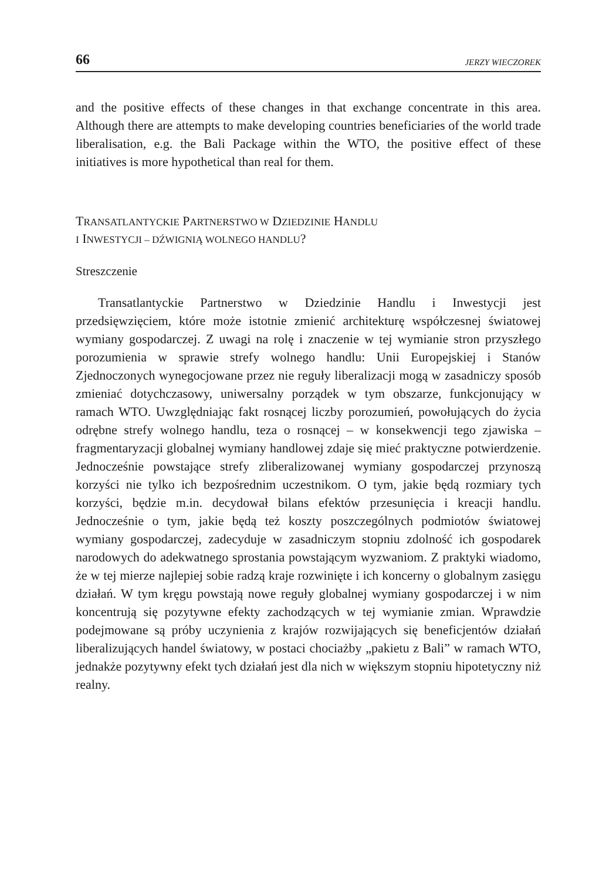66 JERZY WIECZOREK
and the positive effects of these changes in that exchange concentrate in this area. Although there are attempts to make developing countries beneficiaries of the world trade liberalisation, e.g. the Bali Package within the WTO, the positive effect of these initiatives is more hypothetical than real for them.
TRANSATLANTYCKIE PARTNERSTWO W DZIEDZINIE HANDLU
I INWESTYCJI – DŹWIGNIĄ WOLNEGO HANDLU?
Streszczenie
Transatlantyckie Partnerstwo w Dziedzinie Handlu i Inwestycji jest przedsięwzięciem, które może istotnie zmienić architekturę współczesnej światowej wymiany gospodarczej. Z uwagi na rolę i znaczenie w tej wymianie stron przyszłego porozumienia w sprawie strefy wolnego handlu: Unii Europejskiej i Stanów Zjednoczonych wynegocjowane przez nie reguły liberalizacji mogą w zasadniczy sposób zmieniać dotychczasowy, uniwersalny porządek w tym obszarze, funkcjonujący w ramach WTO. Uwzględniając fakt rosnącej liczby porozumień, powołujących do życia odrębne strefy wolnego handlu, teza o rosnącej – w konsekwencji tego zjawiska – fragmentaryzacji globalnej wymiany handlowej zdaje się mieć praktyczne potwierdzenie. Jednocześnie powstające strefy zliberalizowanej wymiany gospodarczej przynoszą korzyści nie tylko ich bezpośrednim uczestnikom. O tym, jakie będą rozmiary tych korzyści, będzie m.in. decydował bilans efektów przesunięcia i kreacji handlu. Jednocześnie o tym, jakie będą też koszty poszczególnych podmiotów światowej wymiany gospodarczej, zadecyduje w zasadniczym stopniu zdolność ich gospodarek narodowych do adekwatnego sprostania powstającym wyzwaniom. Z praktyki wiadomo, że w tej mierze najlepiej sobie radzą kraje rozwinięte i ich koncerny o globalnym zasięgu działań. W tym kręgu powstają nowe reguły globalnej wymiany gospodarczej i w nim koncentrują się pozytywne efekty zachodzących w tej wymianie zmian. Wprawdzie podejmowane są próby uczynienia z krajów rozwijających się beneficjentów działań liberalizujących handel światowy, w postaci chociażby „pakietu z Bali” w ramach WTO, jednakże pozytywny efekt tych działań jest dla nich w większym stopniu hipotetyczny niż realny.